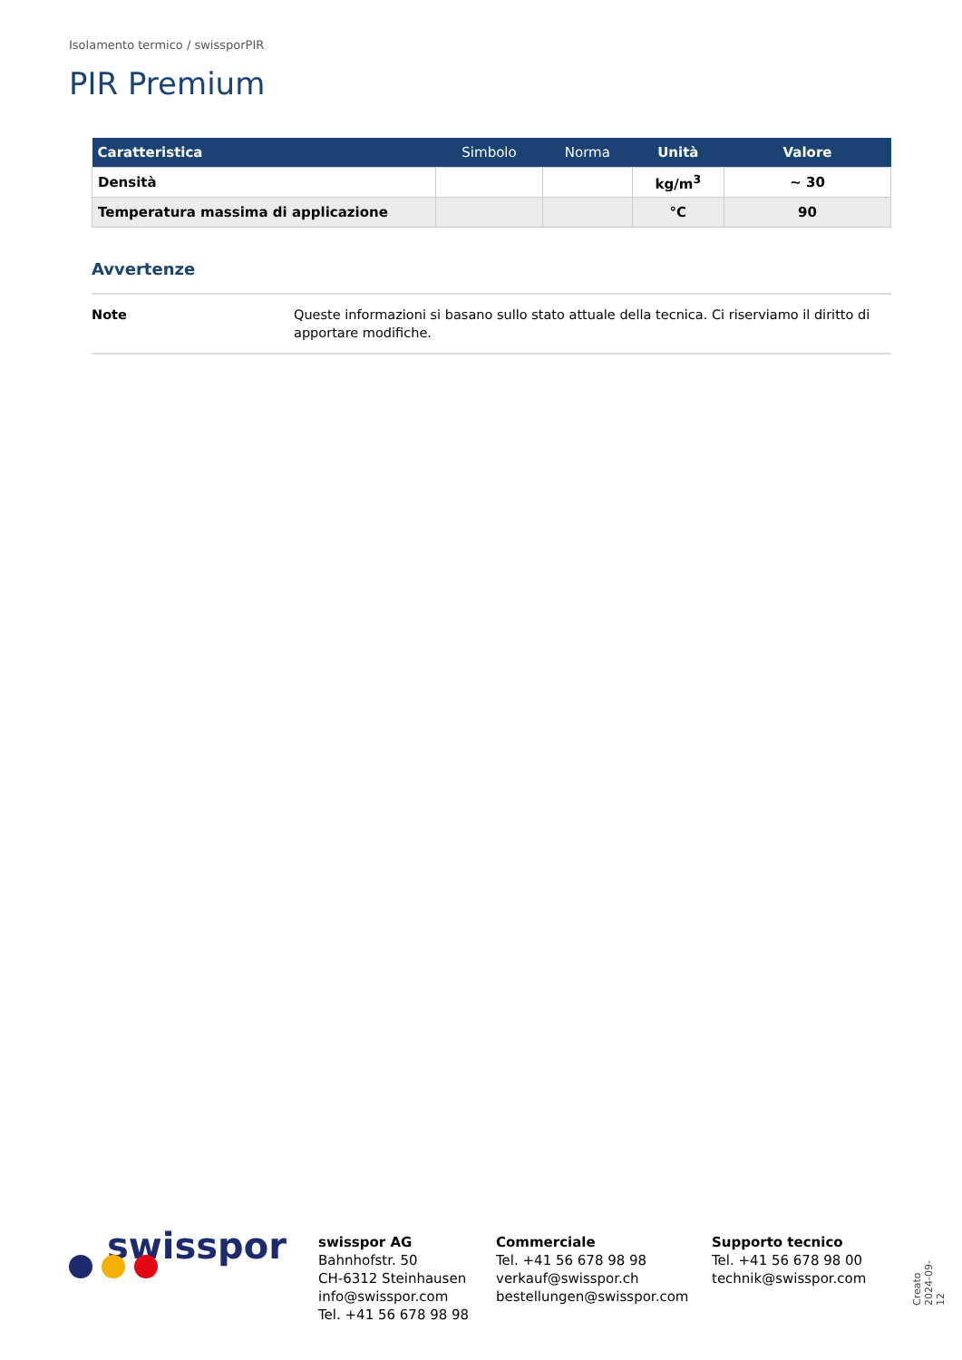Isolamento termico / swissporPIR
PIR Premium
| Caratteristica | Simbolo | Norma | Unità | Valore |
| --- | --- | --- | --- | --- |
| Densità | | | kg/m<sup>3</sup> | ~ 30 |
| Temperatura massima di applicazione | | | °C | 90 |
Avvertenze
Note Queste informazioni si basano sullo stato attuale della tecnica. Ci riserviamo il diritto di apportare modifiche.
swisspor
swisspor AG
Bahnhofstr. 50
CH-6312 Steinhausen
info@swisspor.com
Tel. +41 56 678 98 98
Commerciale
Tel. +41 56 678 98 98
verkauf@swisspor.ch
bestellungen@swisspor.com
Supporto tecnico
Tel. +41 56 678 98 00
technik@swisspor.com
Creato 2024-09-12